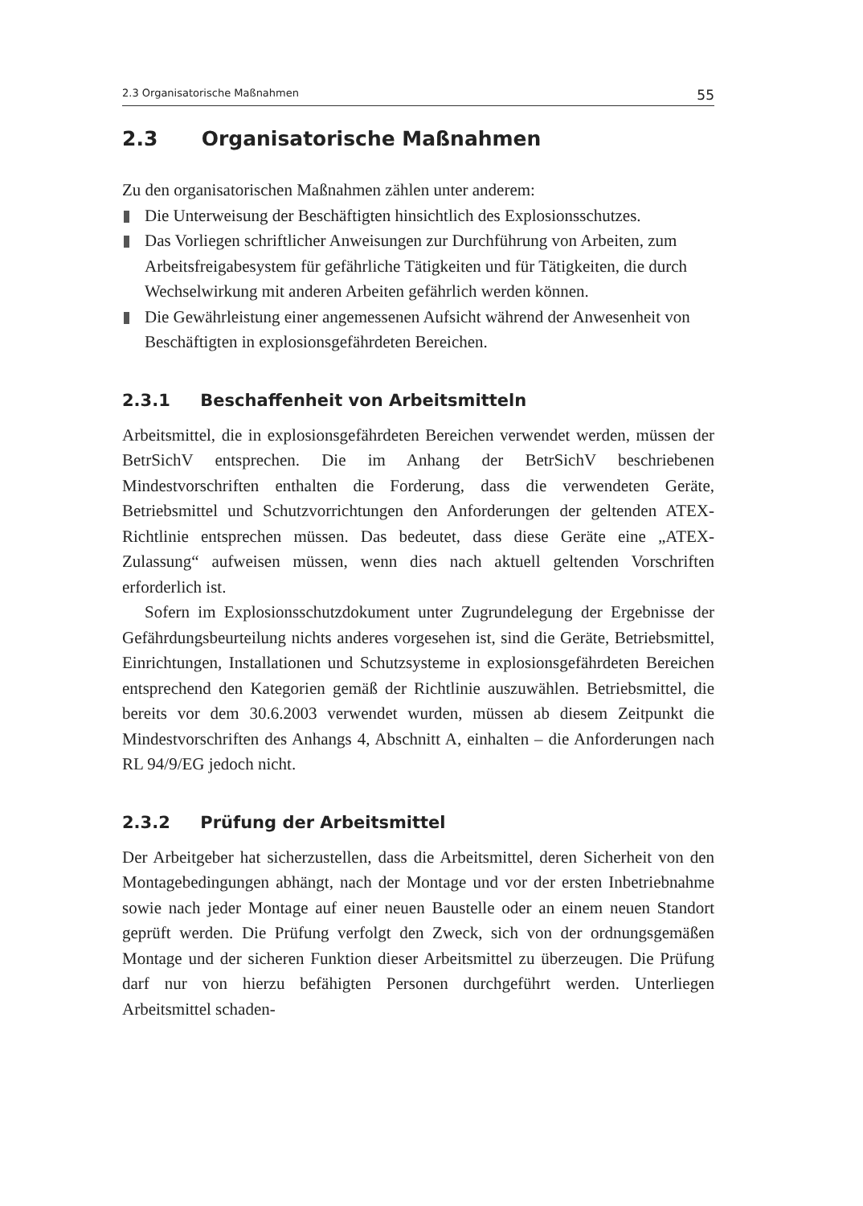2.3 Organisatorische Maßnahmen 55
2.3 Organisatorische Maßnahmen
Zu den organisatorischen Maßnahmen zählen unter anderem:
Die Unterweisung der Beschäftigten hinsichtlich des Explosionsschutzes.
Das Vorliegen schriftlicher Anweisungen zur Durchführung von Arbeiten, zum Arbeitsfreigabesystem für gefährliche Tätigkeiten und für Tätigkeiten, die durch Wechselwirkung mit anderen Arbeiten gefährlich werden können.
Die Gewährleistung einer angemessenen Aufsicht während der Anwesenheit von Beschäftigten in explosionsgefährdeten Bereichen.
2.3.1 Beschaffenheit von Arbeitsmitteln
Arbeitsmittel, die in explosionsgefährdeten Bereichen verwendet werden, müssen der BetrSichV entsprechen. Die im Anhang der BetrSichV beschriebenen Mindestvorschriften enthalten die Forderung, dass die verwendeten Geräte, Betriebsmittel und Schutzvorrichtungen den Anforderungen der geltenden ATEX-Richtlinie entsprechen müssen. Das bedeutet, dass diese Geräte eine „ATEX-Zulassung“ aufweisen müssen, wenn dies nach aktuell geltenden Vorschriften erforderlich ist.
Sofern im Explosionsschutzdokument unter Zugrundelegung der Ergebnisse der Gefährdungsbeurteilung nichts anderes vorgesehen ist, sind die Geräte, Betriebsmittel, Einrichtungen, Installationen und Schutzsysteme in explosionsgefährdeten Bereichen entsprechend den Kategorien gemäß der Richtlinie auszuwählen. Betriebsmittel, die bereits vor dem 30.6.2003 verwendet wurden, müssen ab diesem Zeitpunkt die Mindestvorschriften des Anhangs 4, Abschnitt A, einhalten – die Anforderungen nach RL 94/9/EG jedoch nicht.
2.3.2 Prüfung der Arbeitsmittel
Der Arbeitgeber hat sicherzustellen, dass die Arbeitsmittel, deren Sicherheit von den Montagebedingungen abhängt, nach der Montage und vor der ersten Inbetriebnahme sowie nach jeder Montage auf einer neuen Baustelle oder an einem neuen Standort geprüft werden. Die Prüfung verfolgt den Zweck, sich von der ordnungsgemäßen Montage und der sicheren Funktion dieser Arbeitsmittel zu überzeugen. Die Prüfung darf nur von hierzu befähigten Personen durchgeführt werden. Unterliegen Arbeitsmittel schaden-